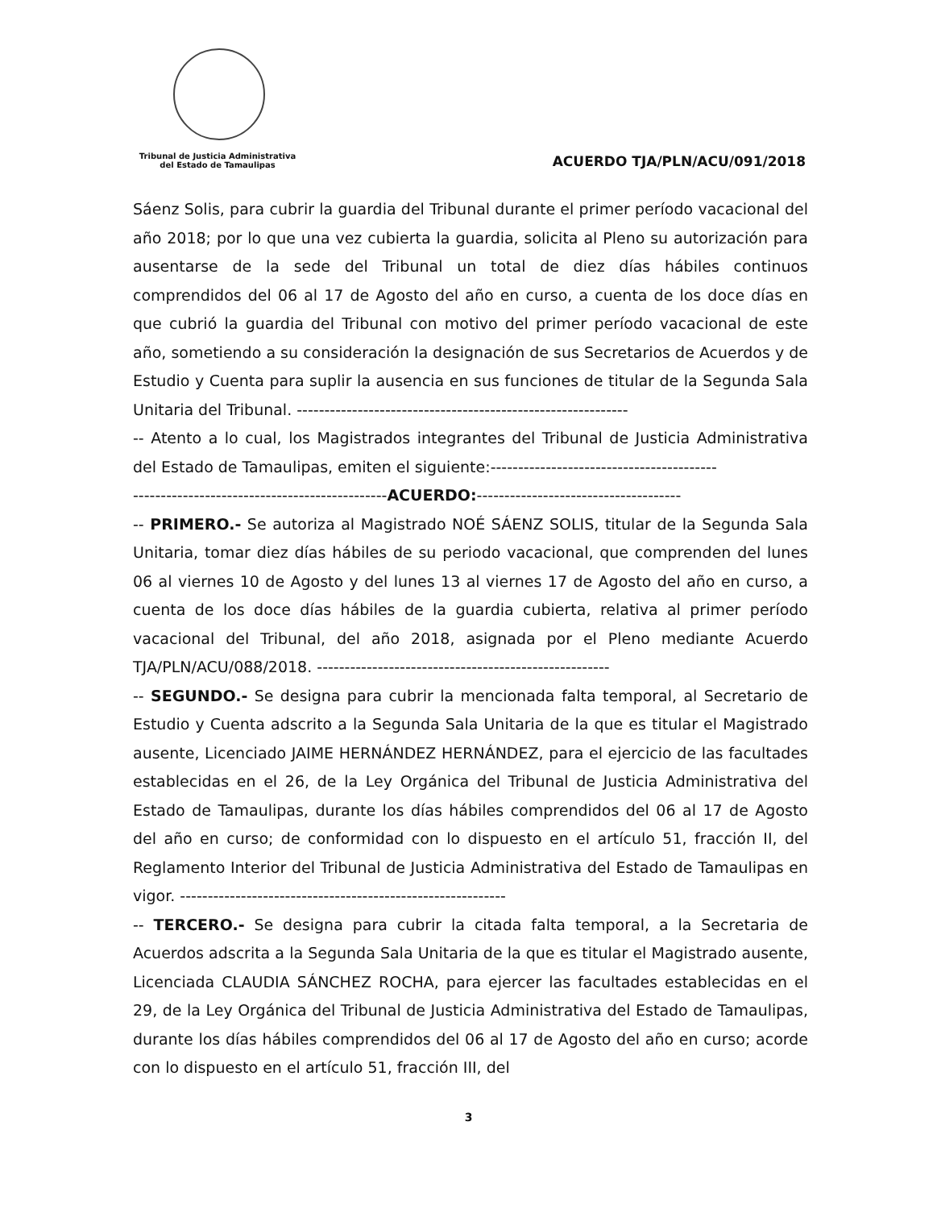Tribunal de Justicia Administrativa
del Estado de Tamaulipas
ACUERDO TJA/PLN/ACU/091/2018
Sáenz Solis, para cubrir la guardia del Tribunal durante el primer período vacacional del año 2018; por lo que una vez cubierta la guardia, solicita al Pleno su autorización para ausentarse de la sede del Tribunal un total de diez días hábiles continuos comprendidos del 06 al 17 de Agosto del año en curso, a cuenta de los doce días en que cubrió la guardia del Tribunal con motivo del primer período vacacional de este año, sometiendo a su consideración la designación de sus Secretarios de Acuerdos y de Estudio y Cuenta para suplir la ausencia en sus funciones de titular de la Segunda Sala Unitaria del Tribunal. ------------------------------------------------------------
-- Atento a lo cual, los Magistrados integrantes del Tribunal de Justicia Administrativa del Estado de Tamaulipas, emiten el siguiente:-----------------------------------------
----------------------------------------------ACUERDO:-------------------------------------
-- PRIMERO.- Se autoriza al Magistrado NOÉ SÁENZ SOLIS, titular de la Segunda Sala Unitaria, tomar diez días hábiles de su periodo vacacional, que comprenden del lunes 06 al viernes 10 de Agosto y del lunes 13 al viernes 17 de Agosto del año en curso, a cuenta de los doce días hábiles de la guardia cubierta, relativa al primer período vacacional del Tribunal, del año 2018, asignada por el Pleno mediante Acuerdo TJA/PLN/ACU/088/2018. -----------------------------------------------------
-- SEGUNDO.- Se designa para cubrir la mencionada falta temporal, al Secretario de Estudio y Cuenta adscrito a la Segunda Sala Unitaria de la que es titular el Magistrado ausente, Licenciado JAIME HERNÁNDEZ HERNÁNDEZ, para el ejercicio de las facultades establecidas en el 26, de la Ley Orgánica del Tribunal de Justicia Administrativa del Estado de Tamaulipas, durante los días hábiles comprendidos del 06 al 17 de Agosto del año en curso; de conformidad con lo dispuesto en el artículo 51, fracción II, del Reglamento Interior del Tribunal de Justicia Administrativa del Estado de Tamaulipas en vigor. -----------------------------------------------------------
-- TERCERO.- Se designa para cubrir la citada falta temporal, a la Secretaria de Acuerdos adscrita a la Segunda Sala Unitaria de la que es titular el Magistrado ausente, Licenciada CLAUDIA SÁNCHEZ ROCHA, para ejercer las facultades establecidas en el 29, de la Ley Orgánica del Tribunal de Justicia Administrativa del Estado de Tamaulipas, durante los días hábiles comprendidos del 06 al 17 de Agosto del año en curso; acorde con lo dispuesto en el artículo 51, fracción III, del
3